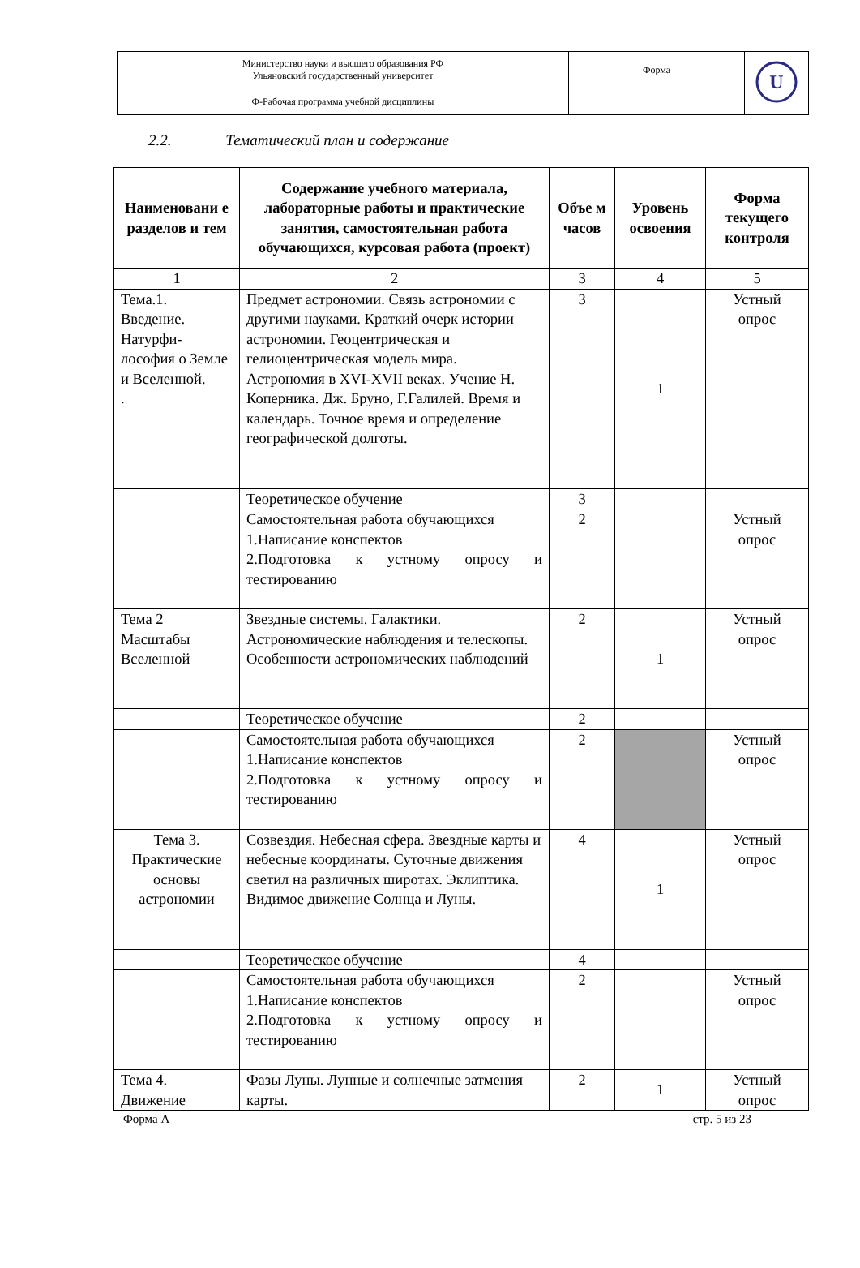| Министерство науки и высшего образования РФ Ульяновский государственный университет | Форма | U |
| Ф-Рабочая программа учебной дисциплины | | |
2.2. Тематический план и содержание
| Наименовани е разделов и тем | Содержание учебного материала, лабораторные работы и практические занятия, самостоятельная работа обучающихся, курсовая работа (проект) | Объе м часов | Уровень освоения | Форма текущего контроля |
| --- | --- | --- | --- | --- |
| 1 | 2 | 3 | 4 | 5 |
| Тема.1. Введение. Натурфи-лософия о Земле и Вселенной. . | Предмет астрономии. Связь астрономии с другими науками. Краткий очерк истории астрономии. Геоцентрическая и гелиоцентрическая модель мира. Астрономия в XVI-XVII веках. Учение Н. Коперника. Дж. Бруно, Г.Галилей. Время и календарь. Точное время и определение географической долготы. | 3 | 1 | Устный опрос |
| | Теоретическое обучение | 3 | | |
| | Самостоятельная работа обучающихся 1.Написание конспектов 2.Подготовка к устному опросу и тестированию | 2 | | Устный опрос |
| Тема 2 Масштабы Вселенной | Звездные системы. Галактики. Астрономические наблюдения и телескопы. Особенности астрономических наблюдений | 2 | 1 | Устный опрос |
| | Теоретическое обучение | 2 | | |
| | Самостоятельная работа обучающихся 1.Написание конспектов 2.Подготовка к устному опросу и тестированию | 2 | | Устный опрос |
| Тема 3. Практические основы астрономии | Созвездия. Небесная сфера. Звездные карты и небесные координаты. Суточные движения светил на различных широтах. Эклиптика. Видимое движение Солнца и Луны. | 4 | 1 | Устный опрос |
| | Теоретическое обучение | 4 | | |
| | Самостоятельная работа обучающихся 1.Написание конспектов 2.Подготовка к устному опросу и тестированию | 2 | | Устный опрос |
| Тема 4. Движение | Фазы Луны. Лунные и солнечные затмения карты. | 2 | 1 | Устный опрос |
Форма А стр. 5 из 23